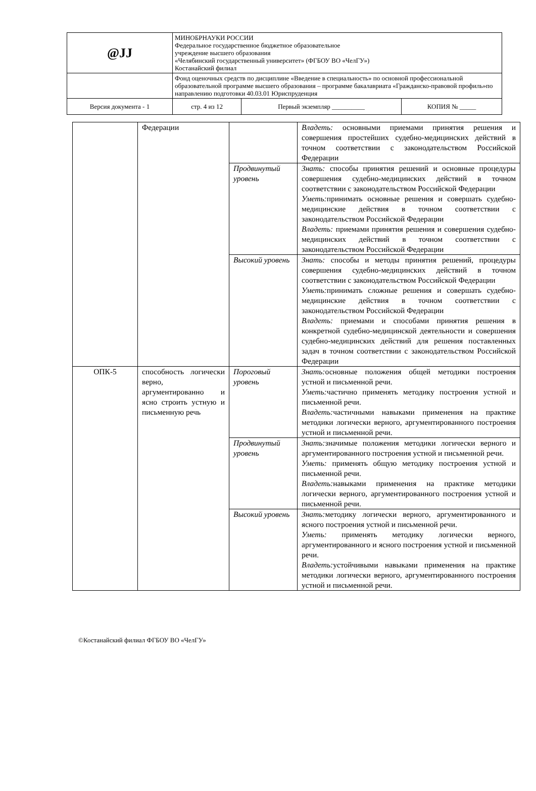| @JJ | МИНОБРНАУКИ РОССИИ Федеральное государственное бюджетное образовательное учреждение высшего образования «Челябинский государственный университет» (ФГБОУ ВО «ЧелГУ») Костанайский филиал | | |
| | Фонд оценочных средств по дисциплине «Введение в специальность» по основной профессиональной образовательной программе высшего образования – программе бакалавриата «Гражданско-правовой профиль»по направлению подготовки 40.03.01 Юриспруденция | | |
| Версия документа - 1 | стр. 4 из 12 | Первый экземпляр __________ | КОПИЯ № _____ |
| | Федерации | | Владеть: основными приемами принятия решения и совершения простейших судебно-медицинских действий в точном соответствии с законодательством Российской Федерации |
| | | Продвинутый уровень | Знать: способы принятия решений и основные процедуры совершения судебно-медицинских действий в точном соответствии с законодательством Российской Федерации Уметь: принимать основные решения и совершать судебно-медицинские действия в точном соответствии с законодательством Российской Федерации Владеть: приемами принятия решения и совершения судебно-медицинских действий в точном соответствии с законодательством Российской Федерации |
| | | Высокий уровень | Знать: способы и методы принятия решений, процедуры совершения судебно-медицинских действий в точном соответствии с законодательством Российской Федерации Уметь: принимать сложные решения и совершать судебно-медицинские действия в точном соответствии с законодательством Российской Федерации Владеть: приемами и способами принятия решения в конкретной судебно-медицинской деятельности и совершения судебно-медицинских действий для решения поставленных задач в точном соответствии с законодательством Российской Федерации |
| ОПК-5 | способность логически верно, аргументированно и ясно строить устную и письменную речь | Пороговый уровень | Знать: основные положения общей методики построения устной и письменной речи. Уметь: частично применять методику построения устной и письменной речи. Владеть: частичными навыками применения на практике методики логически верного, аргументированного построения устной и письменной речи. |
| | | Продвинутый уровень | Знать: значимые положения методики логически верного и аргументированного построения устной и письменной речи. Уметь: применять общую методику построения устной и письменной речи. Владеть: навыками применения на практике методики логически верного, аргументированного построения устной и письменной речи. |
| | | Высокий уровень | Знать: методику логически верного, аргументированного и ясного построения устной и письменной речи. Уметь: применять методику логически верного, аргументированного и ясного построения устной и письменной речи. Владеть: устойчивыми навыками применения на практике методики логически верного, аргументированного построения устной и письменной речи. |
©Костанайский филиал ФГБОУ ВО «ЧелГУ»